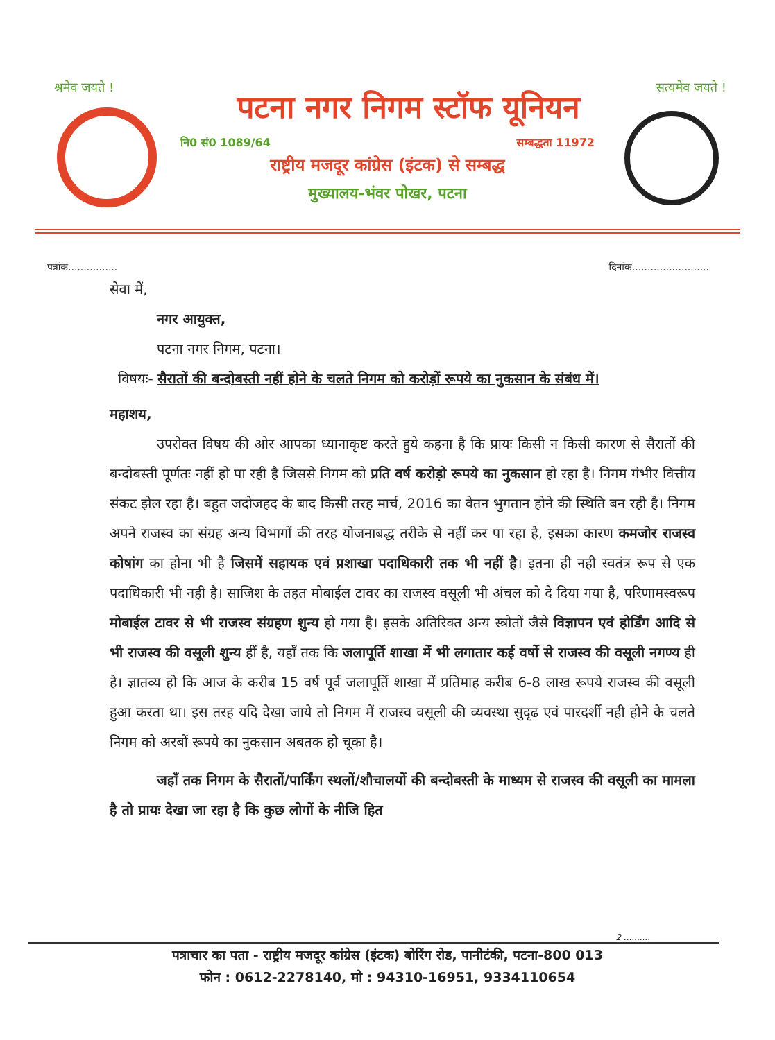श्रमेव जयते ! सत्यमेव जयते !
पटना नगर निगम स्टॉफ यूनियन
नि0 सं0 1089/64 सम्बद्धता 11972
राष्ट्रीय मजदूर कांग्रेस (इंटक) से सम्बद्ध
मुख्यालय-भंवर पोखर, पटना
पत्रांक................ दिनांक.........................
सेवा में,
नगर आयुक्त,
पटना नगर निगम, पटना।
विषयः- सैरातों की बन्दोबस्ती नहीं होने के चलते निगम को करोड़ों रूपये का नुकसान के संबंध में।
महाशय,
उपरोक्त विषय की ओर आपका ध्यानाकृष्ट करते हुये कहना है कि प्रायः किसी न किसी कारण से सैरातों की बन्दोबस्ती पूर्णतः नहीं हो पा रही है जिससे निगम को प्रति वर्ष करोड़ो रूपये का नुकसान हो रहा है। निगम गंभीर वित्तीय संकट झेल रहा है। बहुत जदोजहद के बाद किसी तरह मार्च, 2016 का वेतन भुगतान होने की स्थिति बन रही है। निगम अपने राजस्व का संग्रह अन्य विभागों की तरह योजनाबद्ध तरीके से नहीं कर पा रहा है, इसका कारण कमजोर राजस्व कोषांग का होना भी है जिसमें सहायक एवं प्रशाखा पदाधिकारी तक भी नहीं है। इतना ही नही स्वतंत्र रूप से एक पदाधिकारी भी नही है। साजिश के तहत मोबाईल टावर का राजस्व वसूली भी अंचल को दे दिया गया है, परिणामस्वरूप मोबाईल टावर से भी राजस्व संग्रहण शुन्य हो गया है। इसके अतिरिक्त अन्य स्त्रोतों जैसे विज्ञापन एवं होर्डिंग आदि से भी राजस्व की वसूली शुन्य हीं है, यहाँ तक कि जलापूर्ति शाखा में भी लगातार कई वर्षो से राजस्व की वसूली नगण्य ही है। ज्ञातव्य हो कि आज के करीब 15 वर्ष पूर्व जलापूर्ति शाखा में प्रतिमाह करीब 6-8 लाख रूपये राजस्व की वसूली हुआ करता था। इस तरह यदि देखा जाये तो निगम में राजस्व वसूली की व्यवस्था सुदृढ एवं पारदर्शी नही होने के चलते निगम को अरबों रूपये का नुकसान अबतक हो चूका है।
जहाँ तक निगम के सैरातों/पार्किंग स्थलों/शौचालयों की बन्दोबस्ती के माध्यम से राजस्व की वसूली का मामला है तो प्रायः देखा जा रहा है कि कुछ लोगों के नीजि हित
2 ..........
पत्राचार का पता - राष्ट्रीय मजदूर कांग्रेस (इंटक) बोरिंग रोड, पानीटंकी, पटना-800 013
फोन : 0612-2278140, मो : 94310-16951, 9334110654